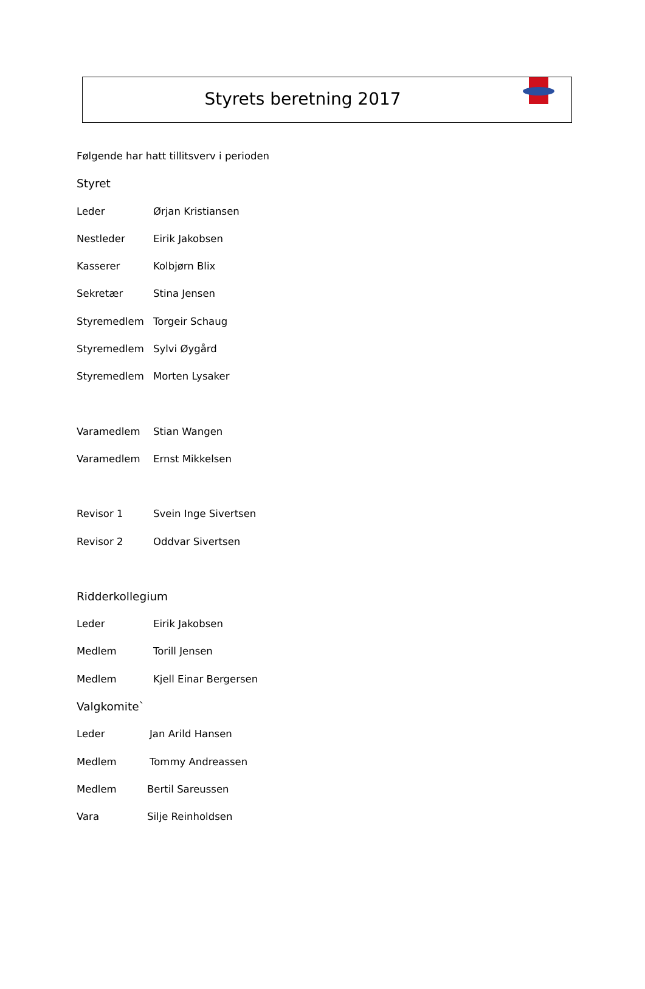Styrets beretning 2017
Følgende har hatt tillitsverv i perioden
Styret
Leder Ørjan Kristiansen
Nestleder Eirik Jakobsen
Kasserer Kolbjørn Blix
Sekretær Stina Jensen
Styremedlem Torgeir Schaug
Styremedlem Sylvi Øygård
Styremedlem Morten Lysaker
Varamedlem Stian Wangen
Varamedlem Ernst Mikkelsen
Revisor 1 Svein Inge Sivertsen
Revisor 2 Oddvar Sivertsen
Ridderkollegium
Leder Eirik Jakobsen
Medlem Torill Jensen
Medlem Kjell Einar Bergersen
Valgkomite`
Leder Jan Arild Hansen
Medlem Tommy Andreassen
Medlem Bertil Sareussen
Vara Silje Reinholdsen